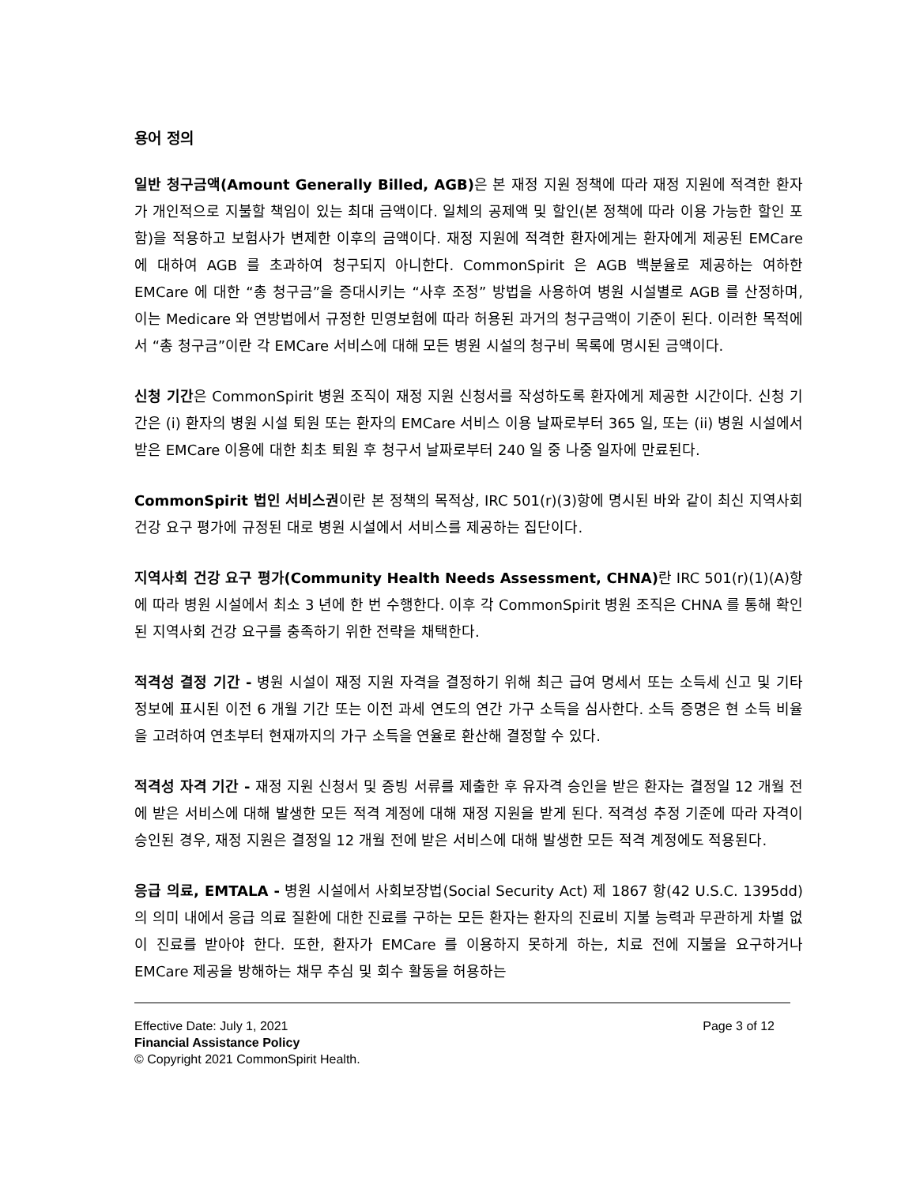용어 정의
일반 청구금액(Amount Generally Billed, AGB) 은 본 재정 지원 정책에 따라 재정 지원에 적격한 환자가 개인적으로 지불할 책임이 있는 최대 금액이다. 일체의 공제액 및 할인(본 정책에 따라 이용 가능한 할인 포함)을 적용하고 보험사가 변제한 이후의 금액이다. 재정 지원에 적격한 환자에게는 환자에게 제공된 EMCare 에 대하여 AGB 를 초과하여 청구되지 아니한다. CommonSpirit 은 AGB 백분율로 제공하는 여하한 EMCare 에 대한 “총 청구금”을 증대시키는 “사후 조정” 방법을 사용하여 병원 시설별로 AGB 를 산정하며, 이는 Medicare 와 연방법에서 규정한 민영보험에 따라 허용된 과거의 청구금액이 기준이 된다. 이러한 목적에서 “총 청구금”이란 각 EMCare 서비스에 대해 모든 병원 시설의 청구비 목록에 명시된 금액이다.
신청 기간은 CommonSpirit 병원 조직이 재정 지원 신청서를 작성하도록 환자에게 제공한 시간이다. 신청 기간은 (i) 환자의 병원 시설 퇴원 또는 환자의 EMCare 서비스 이용 날짜로부터 365 일, 또는 (ii) 병원 시설에서 받은 EMCare 이용에 대한 최초 퇴원 후 청구서 날짜로부터 240 일 중 나중 일자에 만료된다.
CommonSpirit 법인 서비스권이란 본 정책의 목적상, IRC 501(r)(3)항에 명시된 바와 같이 최신 지역사회 건강 요구 평가에 규정된 대로 병원 시설에서 서비스를 제공하는 집단이다.
지역사회 건강 요구 평가(Community Health Needs Assessment, CHNA) 란 IRC 501(r)(1)(A)항에 따라 병원 시설에서 최소 3 년에 한 번 수행한다. 이후 각 CommonSpirit 병원 조직은 CHNA 를 통해 확인된 지역사회 건강 요구를 충족하기 위한 전략을 채택한다.
적격성 결정 기간 - 병원 시설이 재정 지원 자격을 결정하기 위해 최근 급여 명세서 또는 소득세 신고 및 기타 정보에 표시된 이전 6 개월 기간 또는 이전 과세 연도의 연간 가구 소득을 심사한다. 소득 증명은 현 소득 비율을 고려하여 연초부터 현재까지의 가구 소득을 연율로 환산해 결정할 수 있다.
적격성 자격 기간 - 재정 지원 신청서 및 증빙 서류를 제출한 후 유자격 승인을 받은 환자는 결정일 12 개월 전에 받은 서비스에 대해 발생한 모든 적격 계정에 대해 재정 지원을 받게 된다. 적격성 추정 기준에 따라 자격이 승인된 경우, 재정 지원은 결정일 12 개월 전에 받은 서비스에 대해 발생한 모든 적격 계정에도 적용된다.
응급 의료, EMTALA - 병원 시설에서 사회보장법(Social Security Act) 제 1867 항(42 U.S.C. 1395dd)의 의미 내에서 응급 의료 질환에 대한 진료를 구하는 모든 환자는 환자의 진료비 지불 능력과 무관하게 차별 없이 진료를 받아야 한다. 또한, 환자가 EMCare 를 이용하지 못하게 하는, 치료 전에 지불을 요구하거나 EMCare 제공을 방해하는 채무 추심 및 회수 활동을 허용하는
Effective Date: July 1, 2021 Page 3 of 12
Financial Assistance Policy
© Copyright 2021 CommonSpirit Health.